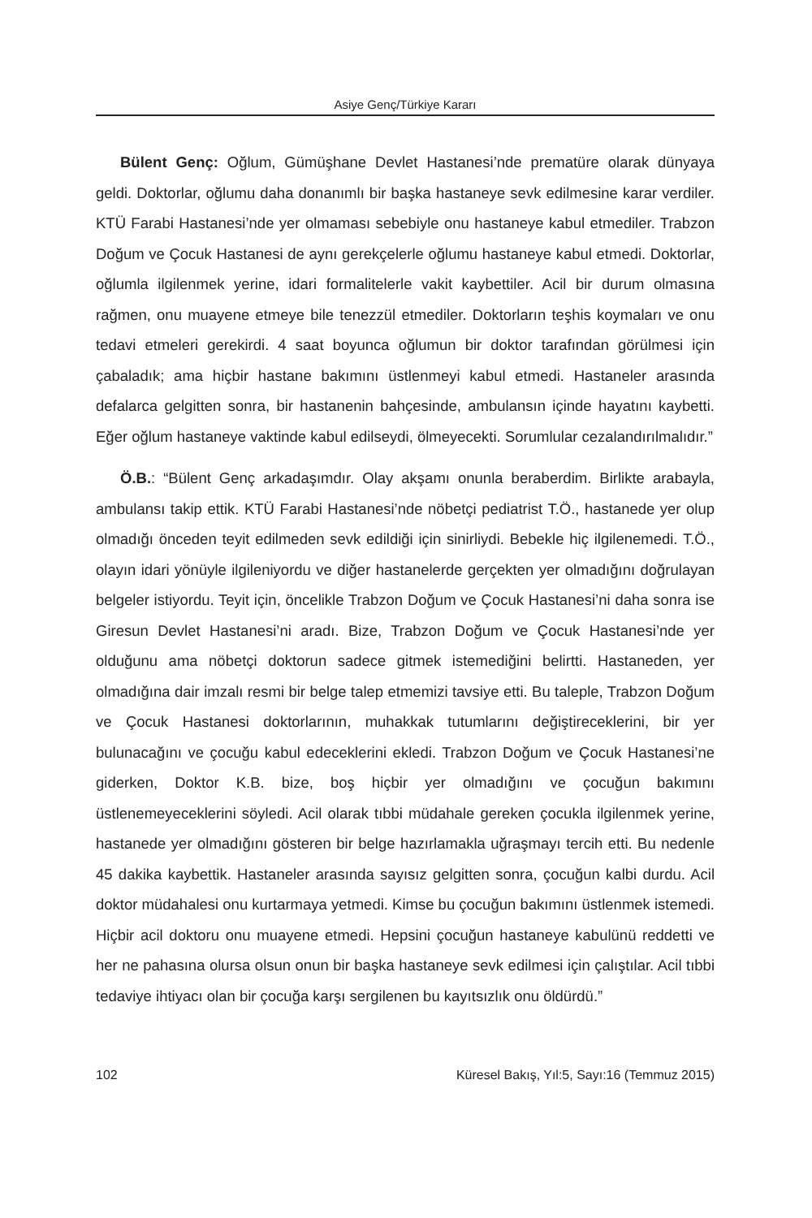Asiye Genç/Türkiye Kararı
Bülent Genç: Oğlum, Gümüşhane Devlet Hastanesi’nde prematüre olarak dünyaya geldi. Doktorlar, oğlumu daha donanımlı bir başka hastaneye sevk edilmesine karar verdiler. KTÜ Farabi Hastanesi’nde yer olmaması sebebiyle onu hastaneye kabul etmediler. Trabzon Doğum ve Çocuk Hastanesi de aynı gerekçelerle oğlumu hastaneye kabul etmedi. Doktorlar, oğlumla ilgilenmek yerine, idari formalitelerle vakit kaybettiler. Acil bir durum olmasına rağmen, onu muayene etmeye bile tenezzül etmediler. Doktorların teşhis koymaları ve onu tedavi etmeleri gerekirdi. 4 saat boyunca oğlumun bir doktor tarafından görülmesi için çabaladık; ama hiçbir hastane bakımını üstlenmeyi kabul etmedi. Hastaneler arasında defalarca gelgitten sonra, bir hastanenin bahçesinde, ambulansın içinde hayatını kaybetti. Eğer oğlum hastaneye vaktinde kabul edilseydi, ölmeyecekti. Sorumlular cezalandırılmalıdır.”
Ö.B.: “Bülent Genç arkadaşımdır. Olay akşamı onunla beraberdim. Birlikte arabayla, ambulansı takip ettik. KTÜ Farabi Hastanesi’nde nöbetçi pediatrist T.Ö., hastanede yer olup olmadığı önceden teyit edilmeden sevk edildiği için sinirliydi. Bebekle hiç ilgilenemedi. T.Ö., olayın idari yönüyle ilgileniyordu ve diğer hastanelerde gerçekten yer olmadığını doğrulayan belgeler istiyordu. Teyit için, öncelikle Trabzon Doğum ve Çocuk Hastanesi’ni daha sonra ise Giresun Devlet Hastanesi’ni aradı. Bize, Trabzon Doğum ve Çocuk Hastanesi’nde yer olduğunu ama nöbetçi doktorun sadece gitmek istemediğini belirtti. Hastaneden, yer olmadığına dair imzalı resmi bir belge talep etmemizi tavsiye etti. Bu taleple, Trabzon Doğum ve Çocuk Hastanesi doktorlarının, muhakkak tutumlarını değiştireceklerini, bir yer bulunacağını ve çocuğu kabul edeceklerini ekledi. Trabzon Doğum ve Çocuk Hastanesi’ne giderken, Doktor K.B. bize, boş hiçbir yer olmadığını ve çocuğun bakımını üstlenemeyeceklerini söyledi. Acil olarak tıbbi müdahale gereken çocukla ilgilenmek yerine, hastanede yer olmadığını gösteren bir belge hazırlamakla uğraşmayı tercih etti. Bu nedenle 45 dakika kaybettik. Hastaneler arasında sayısız gelgitten sonra, çocuğun kalbi durdu. Acil doktor müdahalesi onu kurtarmaya yetmedi. Kimse bu çocuğun bakımını üstlenmek istemedi. Hiçbir acil doktoru onu muayene etmedi. Hepsini çocuğun hastaneye kabulünü reddetti ve her ne pahasına olursa olsun onun bir başka hastaneye sevk edilmesi için çalıştılar. Acil tıbbi tedaviye ihtiyacı olan bir çocuğa karşı sergilenen bu kayıtsızlık onu öldürdü.”
102 Küresel Bakış, Yıl:5, Sayı:16 (Temmuz 2015)